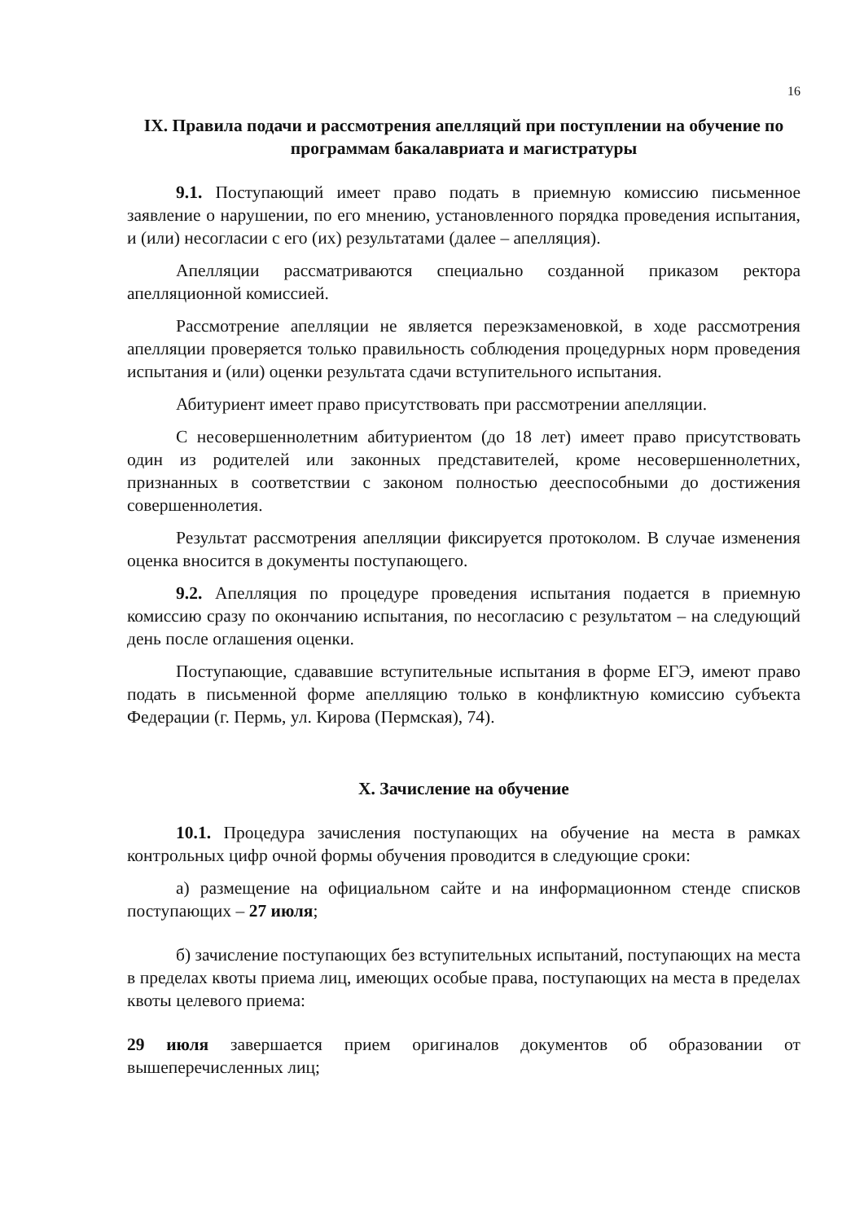16
IX. Правила подачи и рассмотрения апелляций при поступлении на обучение по программам бакалавриата и магистратуры
9.1. Поступающий имеет право подать в приемную комиссию письменное заявление о нарушении, по его мнению, установленного порядка проведения испытания, и (или) несогласии с его (их) результатами (далее – апелляция).
Апелляции рассматриваются специально созданной приказом ректора апелляционной комиссией.
Рассмотрение апелляции не является переэкзаменовкой, в ходе рассмотрения апелляции проверяется только правильность соблюдения процедурных норм проведения испытания и (или) оценки результата сдачи вступительного испытания.
Абитуриент имеет право присутствовать при рассмотрении апелляции.
С несовершеннолетним абитуриентом (до 18 лет) имеет право присутствовать один из родителей или законных представителей, кроме несовершеннолетних, признанных в соответствии с законом полностью дееспособными до достижения совершеннолетия.
Результат рассмотрения апелляции фиксируется протоколом. В случае изменения оценка вносится в документы поступающего.
9.2. Апелляция по процедуре проведения испытания подается в приемную комиссию сразу по окончанию испытания, по несогласию с результатом – на следующий день после оглашения оценки.
Поступающие, сдававшие вступительные испытания в форме ЕГЭ, имеют право подать в письменной форме апелляцию только в конфликтную комиссию субъекта Федерации (г. Пермь, ул. Кирова (Пермская), 74).
X. Зачисление на обучение
10.1. Процедура зачисления поступающих на обучение на места в рамках контрольных цифр очной формы обучения проводится в следующие сроки:
а) размещение на официальном сайте и на информационном стенде списков поступающих – 27 июля;
б) зачисление поступающих без вступительных испытаний, поступающих на места в пределах квоты приема лиц, имеющих особые права, поступающих на места в пределах квоты целевого приема:
29 июля завершается прием оригиналов документов об образовании от вышеперечисленных лиц;